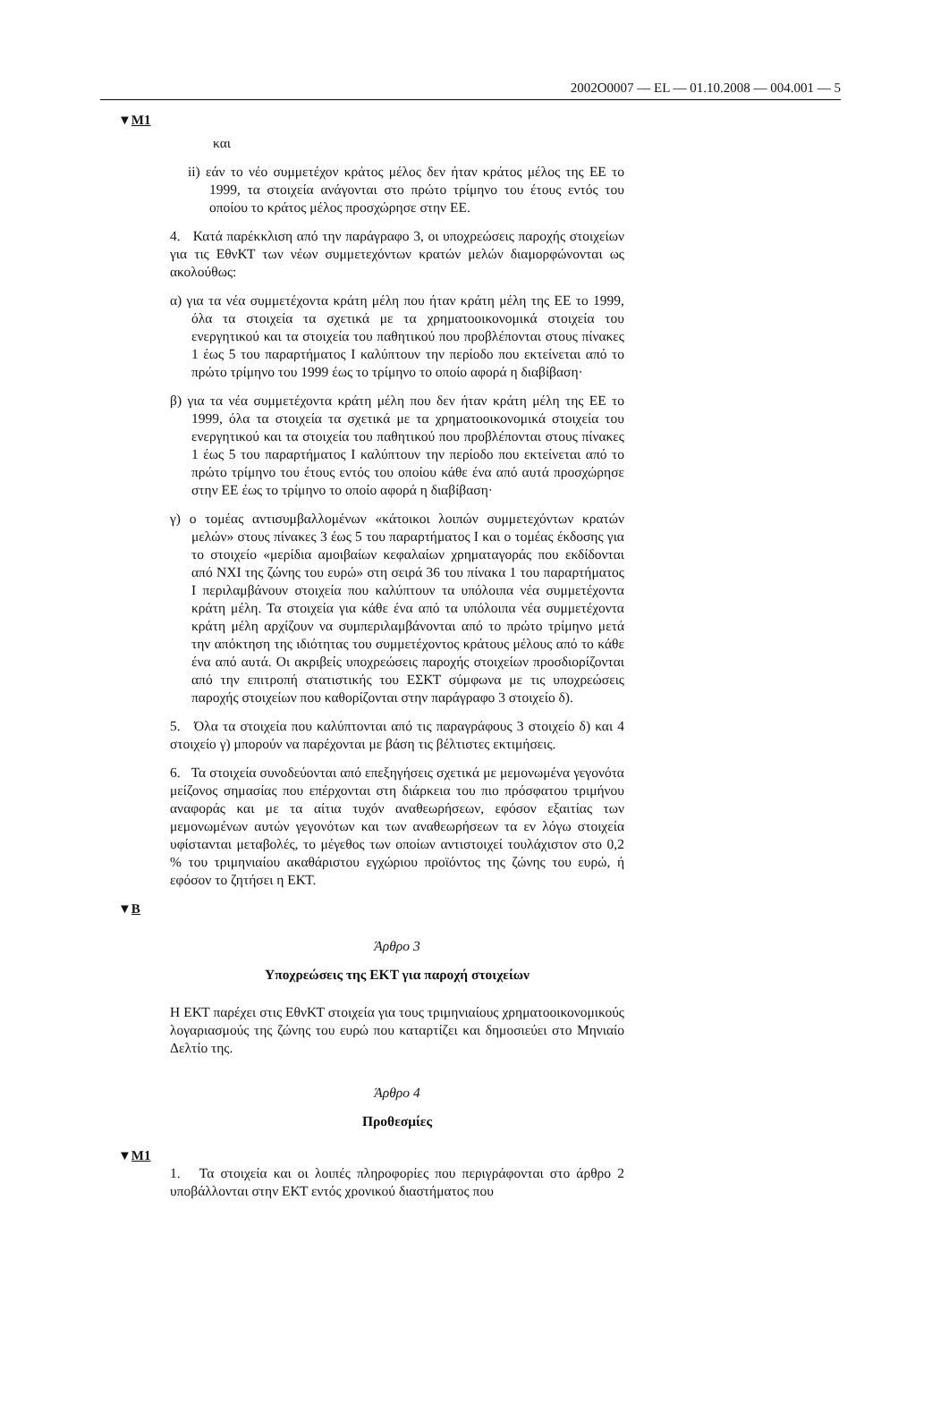2002O0007 — EL — 01.10.2008 — 004.001 — 5
▼M1
και
ii) εάν το νέο συμμετέχον κράτος μέλος δεν ήταν κράτος μέλος της ΕΕ το 1999, τα στοιχεία ανάγονται στο πρώτο τρίμηνο του έτους εντός του οποίου το κράτος μέλος προσχώρησε στην ΕΕ.
4. Κατά παρέκκλιση από την παράγραφο 3, οι υποχρεώσεις παροχής στοιχείων για τις ΕθνΚΤ των νέων συμμετεχόντων κρατών μελών διαμορφώνονται ως ακολούθως:
α) για τα νέα συμμετέχοντα κράτη μέλη που ήταν κράτη μέλη της ΕΕ το 1999, όλα τα στοιχεία τα σχετικά με τα χρηματοοικονομικά στοιχεία του ενεργητικού και τα στοιχεία του παθητικού που προβλέπονται στους πίνακες 1 έως 5 του παραρτήματος Ι καλύπτουν την περίοδο που εκτείνεται από το πρώτο τρίμηνο του 1999 έως το τρίμηνο το οποίο αφορά η διαβίβαση·
β) για τα νέα συμμετέχοντα κράτη μέλη που δεν ήταν κράτη μέλη της ΕΕ το 1999, όλα τα στοιχεία τα σχετικά με τα χρηματοοικονομικά στοιχεία του ενεργητικού και τα στοιχεία του παθητικού που προβλέπονται στους πίνακες 1 έως 5 του παραρτήματος Ι καλύπτουν την περίοδο που εκτείνεται από το πρώτο τρίμηνο του έτους εντός του οποίου κάθε ένα από αυτά προσχώρησε στην ΕΕ έως το τρίμηνο το οποίο αφορά η διαβίβαση·
γ) ο τομέας αντισυμβαλλομένων «κάτοικοι λοιπών συμμετεχόντων κρατών μελών» στους πίνακες 3 έως 5 του παραρτήματος Ι και ο τομέας έκδοσης για το στοιχείο «μερίδια αμοιβαίων κεφαλαίων χρηματαγοράς που εκδίδονται από ΝΧΙ της ζώνης του ευρώ» στη σειρά 36 του πίνακα 1 του παραρτήματος Ι περιλαμβάνουν στοιχεία που καλύπτουν τα υπόλοιπα νέα συμμετέχοντα κράτη μέλη. Τα στοιχεία για κάθε ένα από τα υπόλοιπα νέα συμμετέχοντα κράτη μέλη αρχίζουν να συμπεριλαμβάνονται από το πρώτο τρίμηνο μετά την απόκτηση της ιδιότητας του συμμετέχοντος κράτους μέλους από το κάθε ένα από αυτά. Οι ακριβείς υποχρεώσεις παροχής στοιχείων προσδιορίζονται από την επιτροπή στατιστικής του ΕΣΚΤ σύμφωνα με τις υποχρεώσεις παροχής στοιχείων που καθορίζονται στην παράγραφο 3 στοιχείο δ).
5. Όλα τα στοιχεία που καλύπτονται από τις παραγράφους 3 στοιχείο δ) και 4 στοιχείο γ) μπορούν να παρέχονται με βάση τις βέλτιστες εκτιμήσεις.
6. Τα στοιχεία συνοδεύονται από επεξηγήσεις σχετικά με μεμονωμένα γεγονότα μείζονος σημασίας που επέρχονται στη διάρκεια του πιο πρόσφατου τριμήνου αναφοράς και με τα αίτια τυχόν αναθεωρήσεων, εφόσον εξαιτίας των μεμονωμένων αυτών γεγονότων και των αναθεωρήσεων τα εν λόγω στοιχεία υφίστανται μεταβολές, το μέγεθος των οποίων αντιστοιχεί τουλάχιστον στο 0,2 % του τριμηνιαίου ακαθάριστου εγχώριου προϊόντος της ζώνης του ευρώ, ή εφόσον το ζητήσει η ΕΚΤ.
▼B
Άρθρο 3
Υποχρεώσεις της ΕΚΤ για παροχή στοιχείων
Η ΕΚΤ παρέχει στις ΕθνΚΤ στοιχεία για τους τριμηνιαίους χρηματοοικονομικούς λογαριασμούς της ζώνης του ευρώ που καταρτίζει και δημοσιεύει στο Μηνιαίο Δελτίο της.
Άρθρο 4
Προθεσμίες
▼M1
1. Τα στοιχεία και οι λοιπές πληροφορίες που περιγράφονται στο άρθρο 2 υποβάλλονται στην ΕΚΤ εντός χρονικού διαστήματος που